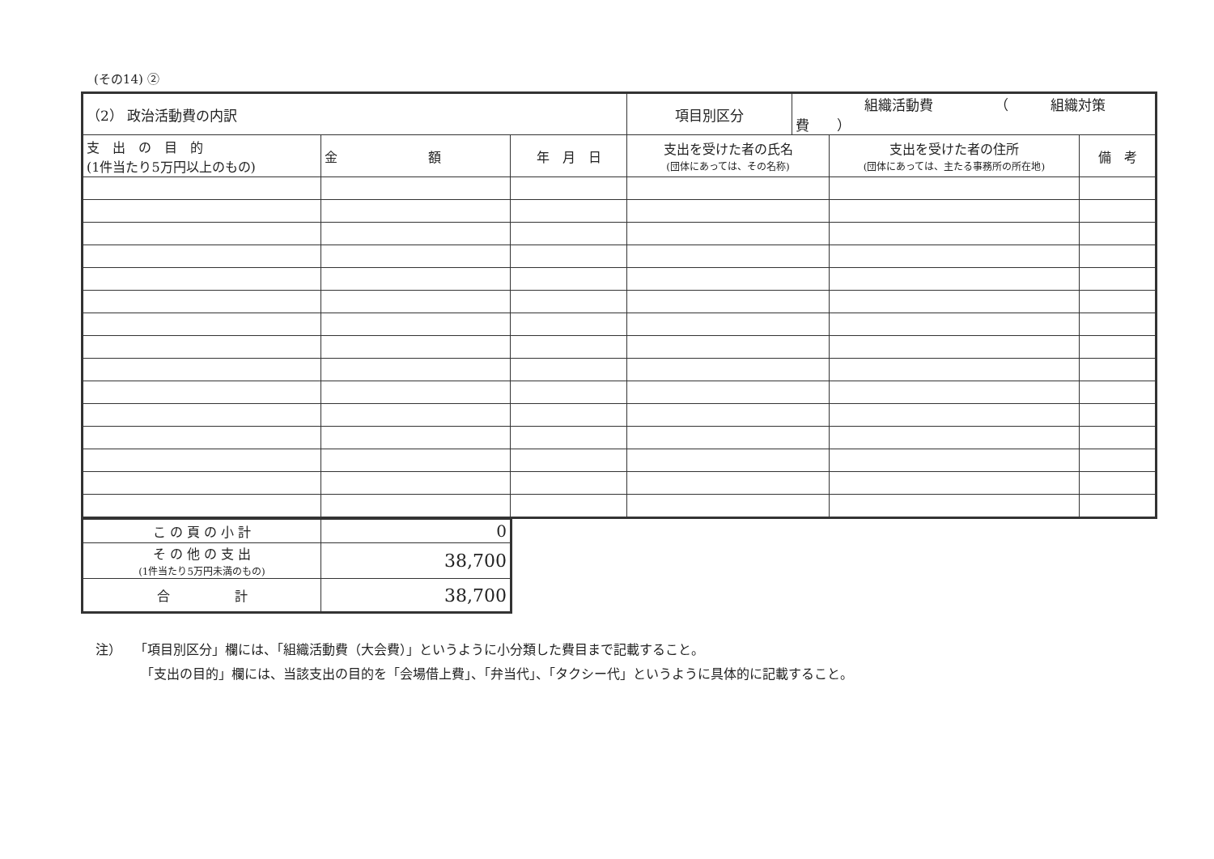(その14) ②
| （2） 政治活動費の内訳 | | | 項目別区分 | 組織活動費 （ 組織対策費 ） | | |
| 支 出 の 目 的 (1件当たり5万円以上のもの) | 金 額 | 年 月 日 | 支出を受けた者の氏名 (団体にあっては、その名称) | | 支出を受けた者の住所 (団体にあっては、主たる事務所の所在地) | 備 考 |
| こ の 頁 の 小 計 | 0 |
| そ の 他 の 支 出 (1件当たり5万円未満のもの) | 38,700 |
| 合 計 | 38,700 |
注）　　「項目別区分」欄には、「組織活動費（大会費）」というように小分類した費目まで記載すること。
　　　　「支出の目的」欄には、当該支出の目的を「会場借上費」、「弁当代」、「タクシー代」というように具体的に記載すること。